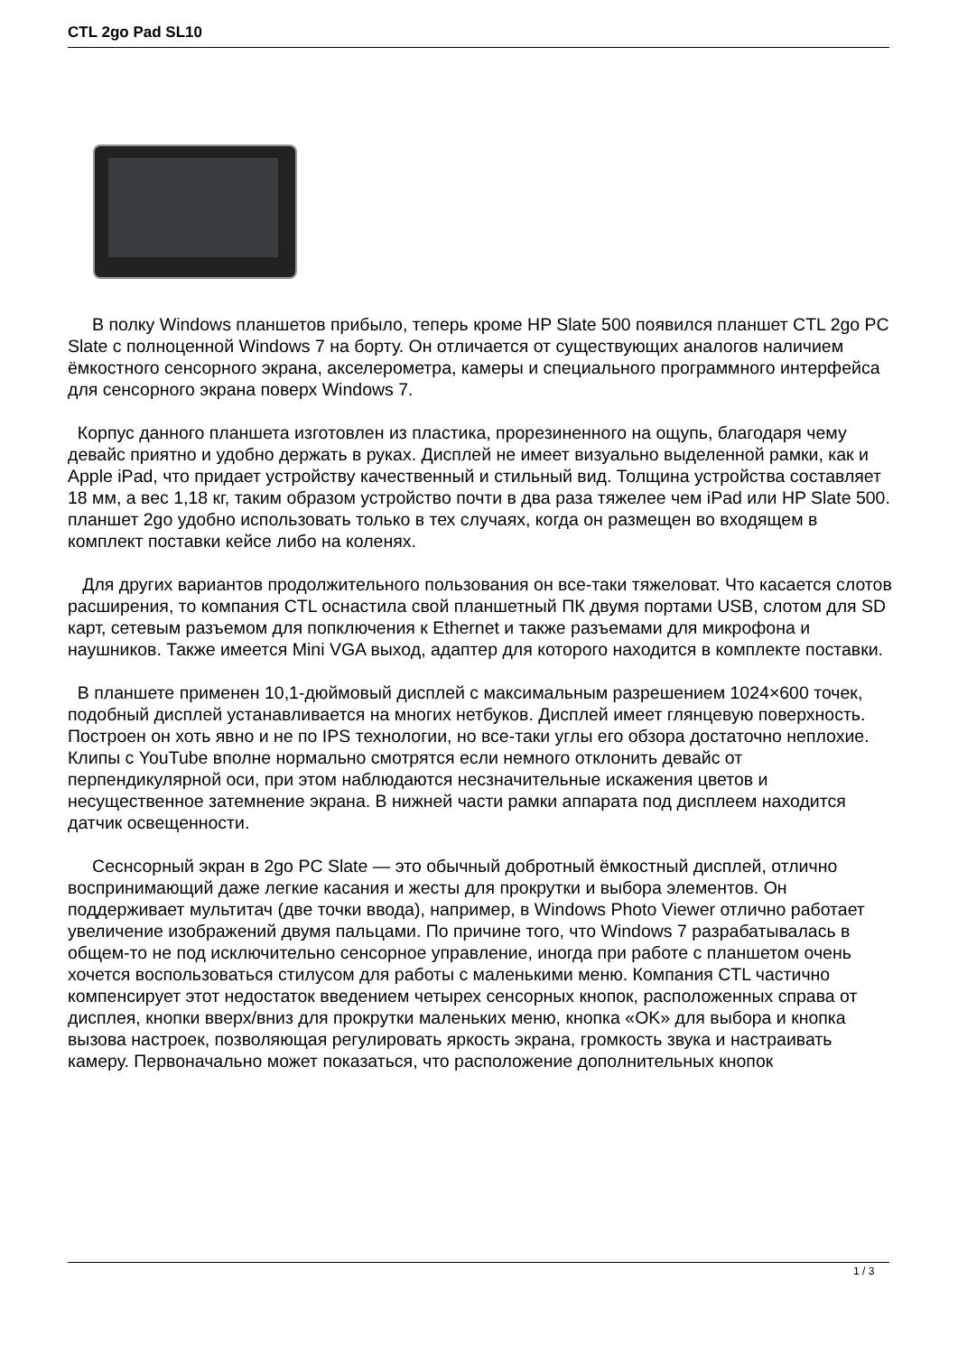CTL 2go Pad SL10
В полку Windows планшетов прибыло, теперь кроме HP Slate 500 появился планшет CTL 2go PC Slate с полноценной Windows 7 на борту. Он отличается от существующих аналогов наличием ёмкостного сенсорного экрана, акселерометра, камеры и специального программного интерфейса для сенсорного экрана поверх Windows 7.
Корпус данного планшета изготовлен из пластика, прорезиненного на ощупь, благодаря чему девайс приятно и удобно держать в руках. Дисплей не имеет визуально выделенной рамки, как и Apple iPad, что придает устройству качественный и стильный вид. Толщина устройства составляет 18 мм, а вес 1,18 кг, таким образом устройство почти в два раза тяжелее чем iPad или HP Slate 500. планшет 2go удобно использовать только в тех случаях, когда он размещен во входящем в комплект поставки кейсе либо на коленях.
Для других вариантов продолжительного пользования он все-таки тяжеловат. Что касается слотов расширения, то компания CTL оснастила свой планшетный ПК двумя портами USB, слотом для SD карт, сетевым разъемом для попключения к Ethernet и также разъемами для микрофона и наушников. Также имеется Mini VGA выход, адаптер для которого находится в комплекте поставки.
В планшете применен 10,1-дюймовый дисплей с максимальным разрешением 1024×600 точек, подобный дисплей устанавливается на многих нетбуков. Дисплей имеет глянцевую поверхность. Построен он хоть явно и не по IPS технологии, но все-таки углы его обзора достаточно неплохие. Клипы с YouTube вполне нормально смотрятся если немного отклонить девайс от перпендикулярной оси, при этом наблюдаются несзначительные искажения цветов и несущественное затемнение экрана. В нижней части рамки аппарата под дисплеем находится датчик освещенности.
Сеснсорный экран в 2go PC Slate — это обычный добротный ёмкостный дисплей, отлично воспринимающий даже легкие касания и жесты для прокрутки и выбора элементов. Он поддерживает мультитач (две точки ввода), например, в Windows Photo Viewer отлично работает увеличение изображений двумя пальцами. По причине того, что Windows 7 разрабатывалась в общем-то не под исключительно сенсорное управление, иногда при работе с планшетом очень хочется воспользоваться стилусом для работы с маленькими меню. Компания CTL частично компенсирует этот недостаток введением четырех сенсорных кнопок, расположенных справа от дисплея, кнопки вверх/вниз для прокрутки маленьких меню, кнопка «OK» для выбора и кнопка вызова настроек, позволяющая регулировать яркость экрана, громкость звука и настраивать камеру. Первоначально может показаться, что расположение дополнительных кнопок
1 / 3